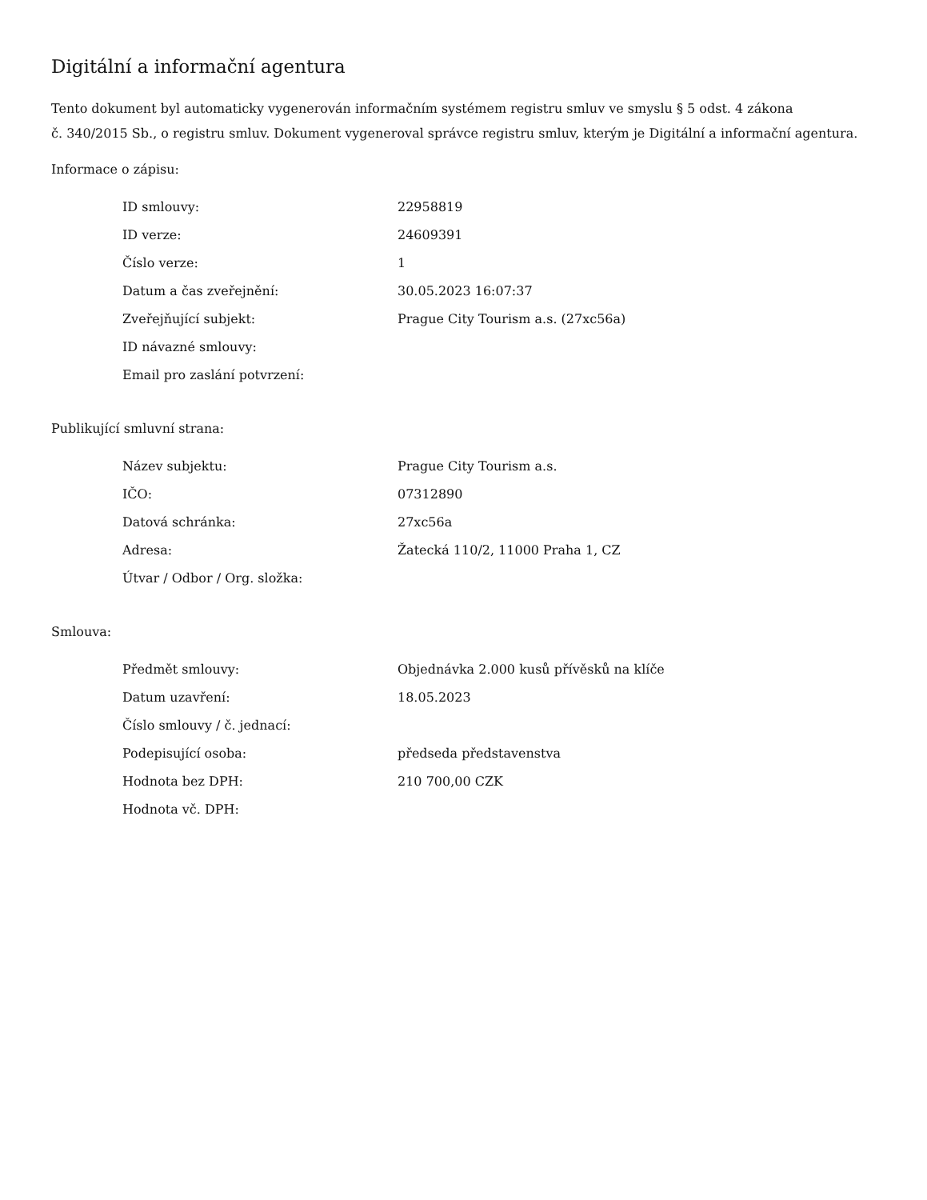Digitální a informační agentura
Tento dokument byl automaticky vygenerován informačním systémem registru smluv ve smyslu § 5 odst. 4 zákona
č. 340/2015 Sb., o registru smluv. Dokument vygeneroval správce registru smluv, kterým je Digitální a informační agentura.
Informace o zápisu:
| ID smlouvy: | 22958819 |
| ID verze: | 24609391 |
| Číslo verze: | 1 |
| Datum a čas zveřejnění: | 30.05.2023 16:07:37 |
| Zveřejňující subjekt: | Prague City Tourism a.s. (27xc56a) |
| ID návazné smlouvy: | |
| Email pro zaslání potvrzení: | |
Publikující smluvní strana:
| Název subjektu: | Prague City Tourism a.s. |
| IČO: | 07312890 |
| Datová schránka: | 27xc56a |
| Adresa: | Žatecká 110/2, 11000 Praha 1, CZ |
| Útvar / Odbor / Org. složka: | |
Smlouva:
| Předmět smlouvy: | Objednávka 2.000 kusů přívěsků na klíče |
| Datum uzavření: | 18.05.2023 |
| Číslo smlouvy / č. jednací: | |
| Podepisující osoba: | předseda představenstva |
| Hodnota bez DPH: | 210 700,00 CZK |
| Hodnota vč. DPH: | |